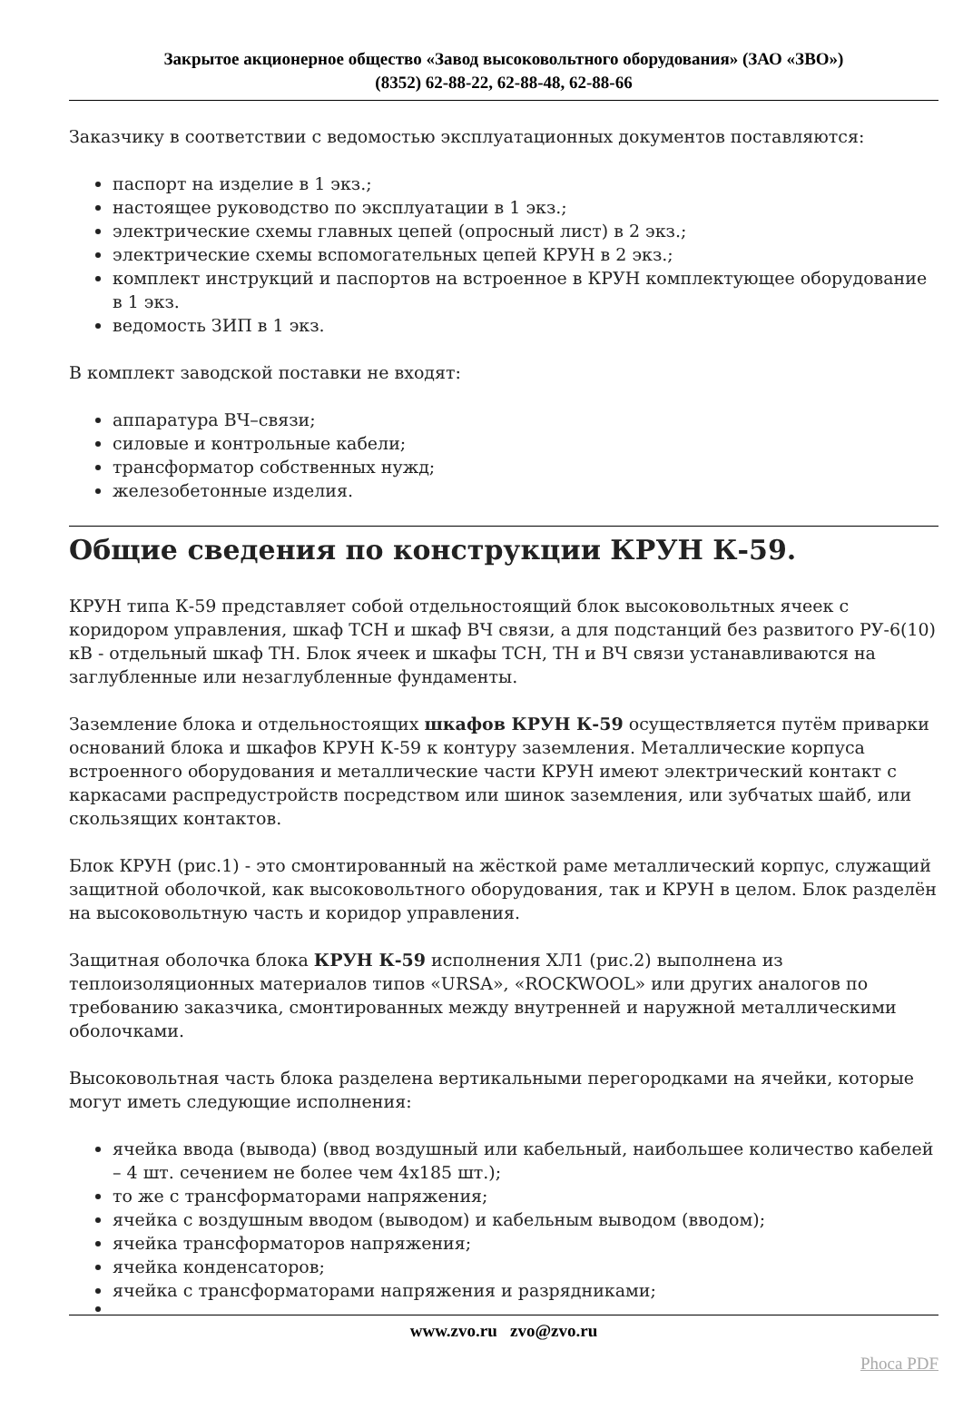Закрытое акционерное общество «Завод высоковольтного оборудования» (ЗАО «ЗВО»)
(8352) 62-88-22, 62-88-48, 62-88-66
Заказчику в соответствии с ведомостью эксплуатационных документов поставляются:
паспорт на изделие в 1 экз.;
настоящее руководство по эксплуатации в 1 экз.;
электрические схемы главных цепей (опросный лист) в 2 экз.;
электрические схемы вспомогательных цепей КРУН в 2 экз.;
комплект инструкций и паспортов на встроенное в КРУН комплектующее оборудование в 1 экз.
ведомость ЗИП в 1 экз.
В комплект заводской поставки не входят:
аппаратура ВЧ–связи;
силовые и контрольные кабели;
трансформатор собственных нужд;
железобетонные изделия.
Общие сведения по конструкции КРУН К-59.
КРУН типа К-59 представляет собой отдельностоящий блок высоковольтных ячеек с коридором управления, шкаф ТСН и шкаф ВЧ связи, а для подстанций без развитого РУ-6(10) кВ - отдельный шкаф ТН. Блок ячеек и шкафы ТСН, ТН и ВЧ связи устанавливаются на заглубленные или незаглубленные фундаменты.
Заземление блока и отдельностоящих шкафов КРУН К-59 осуществляется путём приварки оснований блока и шкафов КРУН К-59 к контуру заземления. Металлические корпуса встроенного оборудования и металлические части КРУН имеют электрический контакт с каркасами распредустройств посредством или шинок заземления, или зубчатых шайб, или скользящих контактов.
Блок КРУН (рис.1) - это смонтированный на жёсткой раме металлический корпус, служащий защитной оболочкой, как высоковольтного оборудования, так и КРУН в целом. Блок разделён на высоковольтную часть и коридор управления.
Защитная оболочка блока КРУН К-59 исполнения ХЛ1 (рис.2) выполнена из теплоизоляционных материалов типов «URSA», «ROCKWOOL» или других аналогов по требованию заказчика, смонтированных между внутренней и наружной металлическими оболочками.
Высоковольтная часть блока разделена вертикальными перегородками на ячейки, которые могут иметь следующие исполнения:
ячейка ввода (вывода) (ввод воздушный или кабельный, наибольшее количество кабелей – 4 шт. сечением не более чем 4х185 шт.);
то же с трансформаторами напряжения;
ячейка с воздушным вводом (выводом) и кабельным выводом (вводом);
ячейка трансформаторов напряжения;
ячейка конденсаторов;
ячейка с трансформаторами напряжения и разрядниками;
www.zvo.ru zvo@zvo.ru
Phoca PDF